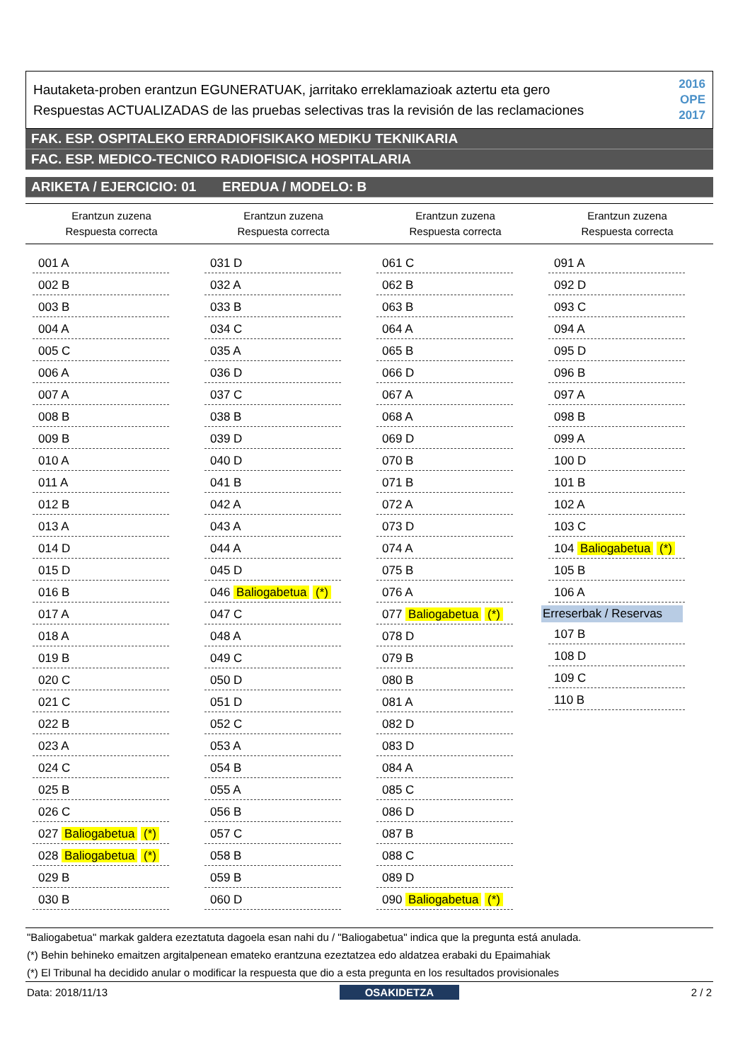Hautaketa-proben erantzun EGUNERATUAK, jarritako erreklamazioak aztertu eta gero
Respuestas ACTUALIZADAS de las pruebas selectivas tras la revisión de las reclamaciones
2016
OPE
2017
FAK. ESP. OSPITALEKO ERRADIOFISIKAKO MEDIKU TEKNIKARIA
FAC. ESP. MEDICO-TECNICO RADIOFISICA HOSPITALARIA
ARIKETA / EJERCICIO: 01 EREDUA / MODELO: B
Erantzun zuzena
Respuesta correcta
001 A
002 B
003 B
004 A
005 C
006 A
007 A
008 B
009 B
010 A
011 A
012 B
013 A
014 D
015 D
016 B
017 A
018 A
019 B
020 C
021 C
022 B
023 A
024 C
025 B
026 C
027 Baliogabetua (*)
028 Baliogabetua (*)
029 B
030 B
Erantzun zuzena
Respuesta correcta
031 D
032 A
033 B
034 C
035 A
036 D
037 C
038 B
039 D
040 D
041 B
042 A
043 A
044 A
045 D
046 Baliogabetua (*)
047 C
048 A
049 C
050 D
051 D
052 C
053 A
054 B
055 A
056 B
057 C
058 B
059 B
060 D
Erantzun zuzena
Respuesta correcta
061 C
062 B
063 B
064 A
065 B
066 D
067 A
068 A
069 D
070 B
071 B
072 A
073 D
074 A
075 B
076 A
077 Baliogabetua (*)
078 D
079 B
080 B
081 A
082 D
083 D
084 A
085 C
086 D
087 B
088 C
089 D
090 Baliogabetua (*)
Erantzun zuzena
Respuesta correcta
091 A
092 D
093 C
094 A
095 D
096 B
097 A
098 B
099 A
100 D
101 B
102 A
103 C
104 Baliogabetua (*)
105 B
106 A
Erreserbak / Reservas
107 B
108 D
109 C
110 B
"Baliogabetua" markak galdera ezeztatuta dagoela esan nahi du / "Baliogabetua" indica que la pregunta está anulada.
(*) Behin behineko emaitzen argitalpenean emateko erantzuna ezeztatzea edo aldatzea erabaki du Epaimahiak
(*) El Tribunal ha decidido anular o modificar la respuesta que dio a esta pregunta en los resultados provisionales
Data: 2018/11/13 OSAKIDETZA 2 / 2